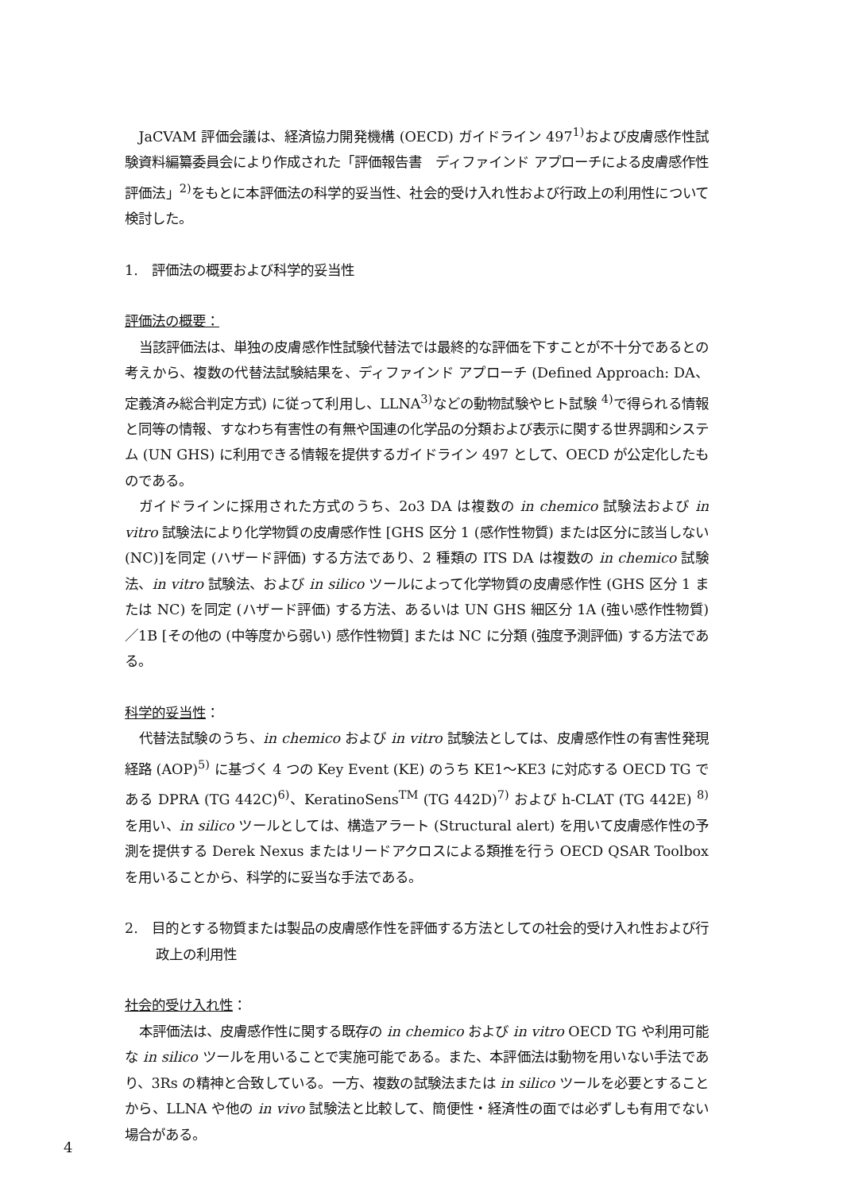JaCVAM 評価会議は、経済協力開発機構 (OECD) ガイドライン 497<sup>1)</sup>および皮膚感作性試験資料編纂委員会により作成された「評価報告書　ディファインド アプローチによる皮膚感作性評価法」<sup>2)</sup>をもとに本評価法の科学的妥当性、社会的受け入れ性および行政上の利用性について検討した。
1.　評価法の概要および科学的妥当性
評価法の概要：
当該評価法は、単独の皮膚感作性試験代替法では最終的な評価を下すことが不十分であるとの考えから、複数の代替法試験結果を、ディファインド アプローチ (Defined Approach: DA、定義済み総合判定方式) に従って利用し、LLNA<sup>3)</sup>などの動物試験やヒト試験 <sup>4)</sup>で得られる情報と同等の情報、すなわち有害性の有無や国連の化学品の分類および表示に関する世界調和システム (UN GHS) に利用できる情報を提供するガイドライン 497 として、OECD が公定化したものである。
ガイドラインに採用された方式のうち、2o3 DA は複数の in chemico 試験法および in vitro 試験法により化学物質の皮膚感作性 [GHS 区分 1 (感作性物質) または区分に該当しない (NC)]を同定 (ハザード評価) する方法であり、2 種類の ITS DA は複数の in chemico 試験法、in vitro 試験法、および in silico ツールによって化学物質の皮膚感作性 (GHS 区分 1 または NC) を同定 (ハザード評価) する方法、あるいは UN GHS 細区分 1A (強い感作性物質) ／1B [その他の (中等度から弱い) 感作性物質] または NC に分類 (強度予測評価) する方法である。
科学的妥当性：
代替法試験のうち、in chemico および in vitro 試験法としては、皮膚感作性の有害性発現経路 (AOP)<sup>5)</sup> に基づく 4 つの Key Event (KE) のうち KE1～KE3 に対応する OECD TG である DPRA (TG 442C)<sup>6)</sup>、KeratinoSens<sup>TM</sup> (TG 442D)<sup>7)</sup> および h-CLAT (TG 442E) <sup>8)</sup>を用い、in silico ツールとしては、構造アラート (Structural alert) を用いて皮膚感作性の予測を提供する Derek Nexus またはリードアクロスによる類推を行う OECD QSAR Toolbox を用いることから、科学的に妥当な手法である。
2.　目的とする物質または製品の皮膚感作性を評価する方法としての社会的受け入れ性および行政上の利用性
社会的受け入れ性：
本評価法は、皮膚感作性に関する既存の in chemico および in vitro OECD TG や利用可能な in silico ツールを用いることで実施可能である。また、本評価法は動物を用いない手法であり、3Rs の精神と合致している。一方、複数の試験法または in silico ツールを必要とすることから、LLNA や他の in vivo 試験法と比較して、簡便性・経済性の面では必ずしも有用でない場合がある。
4